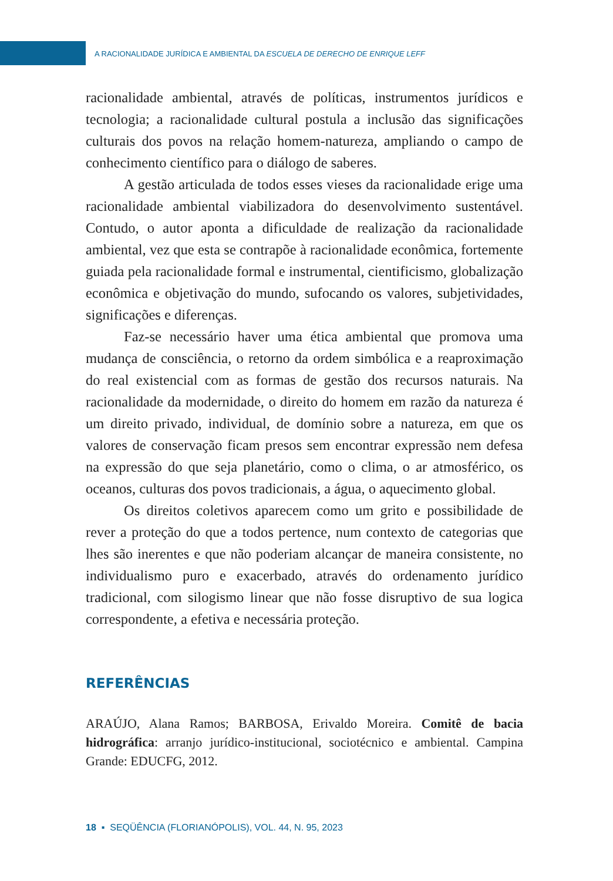A RACIONALIDADE JURÍDICA E AMBIENTAL DA ESCUELA DE DERECHO DE ENRIQUE LEFF
racionalidade ambiental, através de políticas, instrumentos jurídicos e tecnologia; a racionalidade cultural postula a inclusão das significações culturais dos povos na relação homem-natureza, ampliando o campo de conhecimento científico para o diálogo de saberes.
A gestão articulada de todos esses vieses da racionalidade erige uma racionalidade ambiental viabilizadora do desenvolvimento sustentável. Contudo, o autor aponta a dificuldade de realização da racionalidade ambiental, vez que esta se contrapõe à racionalidade econômica, fortemente guiada pela racionalidade formal e instrumental, cientificismo, globalização econômica e objetivação do mundo, sufocando os valores, subjetividades, significações e diferenças.
Faz-se necessário haver uma ética ambiental que promova uma mudança de consciência, o retorno da ordem simbólica e a reaproximação do real existencial com as formas de gestão dos recursos naturais. Na racionalidade da modernidade, o direito do homem em razão da natureza é um direito privado, individual, de domínio sobre a natureza, em que os valores de conservação ficam presos sem encontrar expressão nem defesa na expressão do que seja planetário, como o clima, o ar atmosférico, os oceanos, culturas dos povos tradicionais, a água, o aquecimento global.
Os direitos coletivos aparecem como um grito e possibilidade de rever a proteção do que a todos pertence, num contexto de categorias que lhes são inerentes e que não poderiam alcançar de maneira consistente, no individualismo puro e exacerbado, através do ordenamento jurídico tradicional, com silogismo linear que não fosse disruptivo de sua logica correspondente, a efetiva e necessária proteção.
REFERÊNCIAS
ARAÚJO, Alana Ramos; BARBOSA, Erivaldo Moreira. Comitê de bacia hidrográfica: arranjo jurídico-institucional, sociotécnico e ambiental. Campina Grande: EDUCFG, 2012.
18 ▪ SEQÜÊNCIA (FLORIANÓPOLIS), VOL. 44, N. 95, 2023